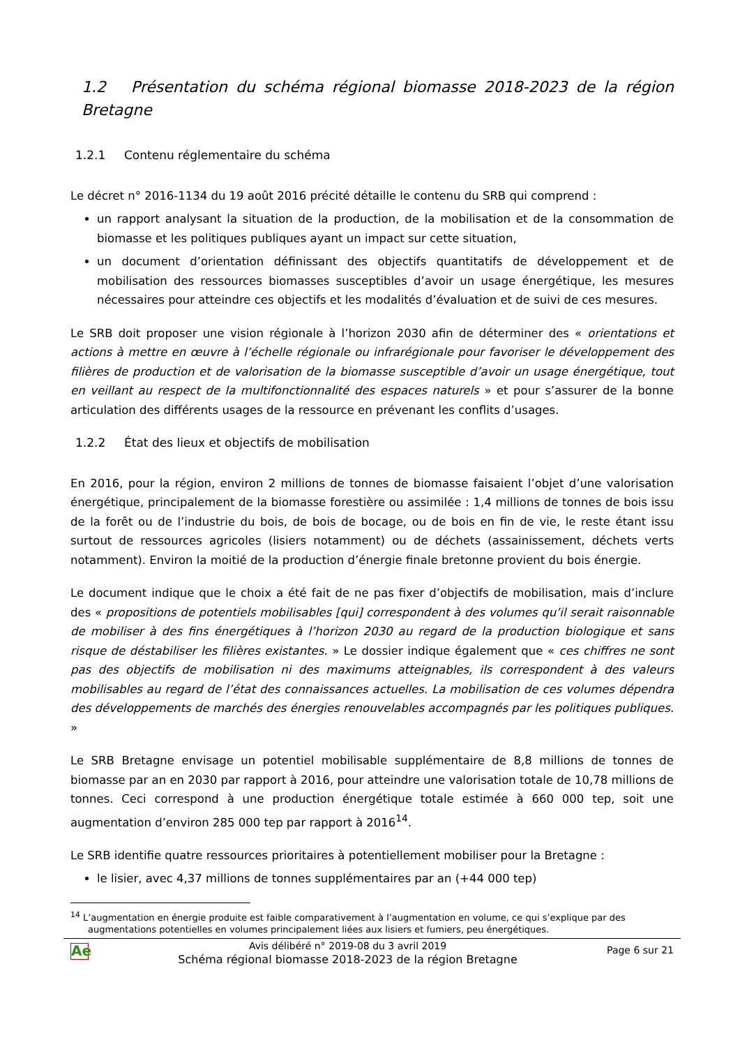1.2 Présentation du schéma régional biomasse 2018-2023 de la région Bretagne
1.2.1 Contenu réglementaire du schéma
Le décret n° 2016-1134 du 19 août 2016 précité détaille le contenu du SRB qui comprend :
un rapport analysant la situation de la production, de la mobilisation et de la consommation de biomasse et les politiques publiques ayant un impact sur cette situation,
un document d’orientation définissant des objectifs quantitatifs de développement et de mobilisation des ressources biomasses susceptibles d’avoir un usage énergétique, les mesures nécessaires pour atteindre ces objectifs et les modalités d’évaluation et de suivi de ces mesures.
Le SRB doit proposer une vision régionale à l’horizon 2030 afin de déterminer des « orientations et actions à mettre en œuvre à l’échelle régionale ou infrarégionale pour favoriser le développement des filières de production et de valorisation de la biomasse susceptible d’avoir un usage énergétique, tout en veillant au respect de la multifonctionnalité des espaces naturels » et pour s’assurer de la bonne articulation des différents usages de la ressource en prévenant les conflits d’usages.
1.2.2 État des lieux et objectifs de mobilisation
En 2016, pour la région, environ 2 millions de tonnes de biomasse faisaient l’objet d’une valorisation énergétique, principalement de la biomasse forestière ou assimilée : 1,4 millions de tonnes de bois issu de la forêt ou de l’industrie du bois, de bois de bocage, ou de bois en fin de vie, le reste étant issu surtout de ressources agricoles (lisiers notamment) ou de déchets (assainissement, déchets verts notamment). Environ la moitié de la production d’énergie finale bretonne provient du bois énergie.
Le document indique que le choix a été fait de ne pas fixer d’objectifs de mobilisation, mais d’inclure des « propositions de potentiels mobilisables [qui] correspondent à des volumes qu’il serait raisonnable de mobiliser à des fins énergétiques à l’horizon 2030 au regard de la production biologique et sans risque de déstabiliser les filières existantes. » Le dossier indique également que « ces chiffres ne sont pas des objectifs de mobilisation ni des maximums atteignables, ils correspondent à des valeurs mobilisables au regard de l’état des connaissances actuelles. La mobilisation de ces volumes dépendra des développements de marchés des énergies renouvelables accompagnés par les politiques publiques. »
Le SRB Bretagne envisage un potentiel mobilisable supplémentaire de 8,8 millions de tonnes de biomasse par an en 2030 par rapport à 2016, pour atteindre une valorisation totale de 10,78 millions de tonnes. Ceci correspond à une production énergétique totale estimée à 660 000 tep, soit une augmentation d’environ 285 000 tep par rapport à 2016<sup>14</sup>.
Le SRB identifie quatre ressources prioritaires à potentiellement mobiliser pour la Bretagne :
le lisier, avec 4,37 millions de tonnes supplémentaires par an (+44 000 tep)
<sup>14</sup> L’augmentation en énergie produite est faible comparativement à l’augmentation en volume, ce qui s’explique par des augmentations potentielles en volumes principalement liées aux lisiers et fumiers, peu énergétiques.
Ae
Avis délibéré n° 2019-08 du 3 avril 2019
Schéma régional biomasse 2018-2023 de la région Bretagne
Page 6 sur 21